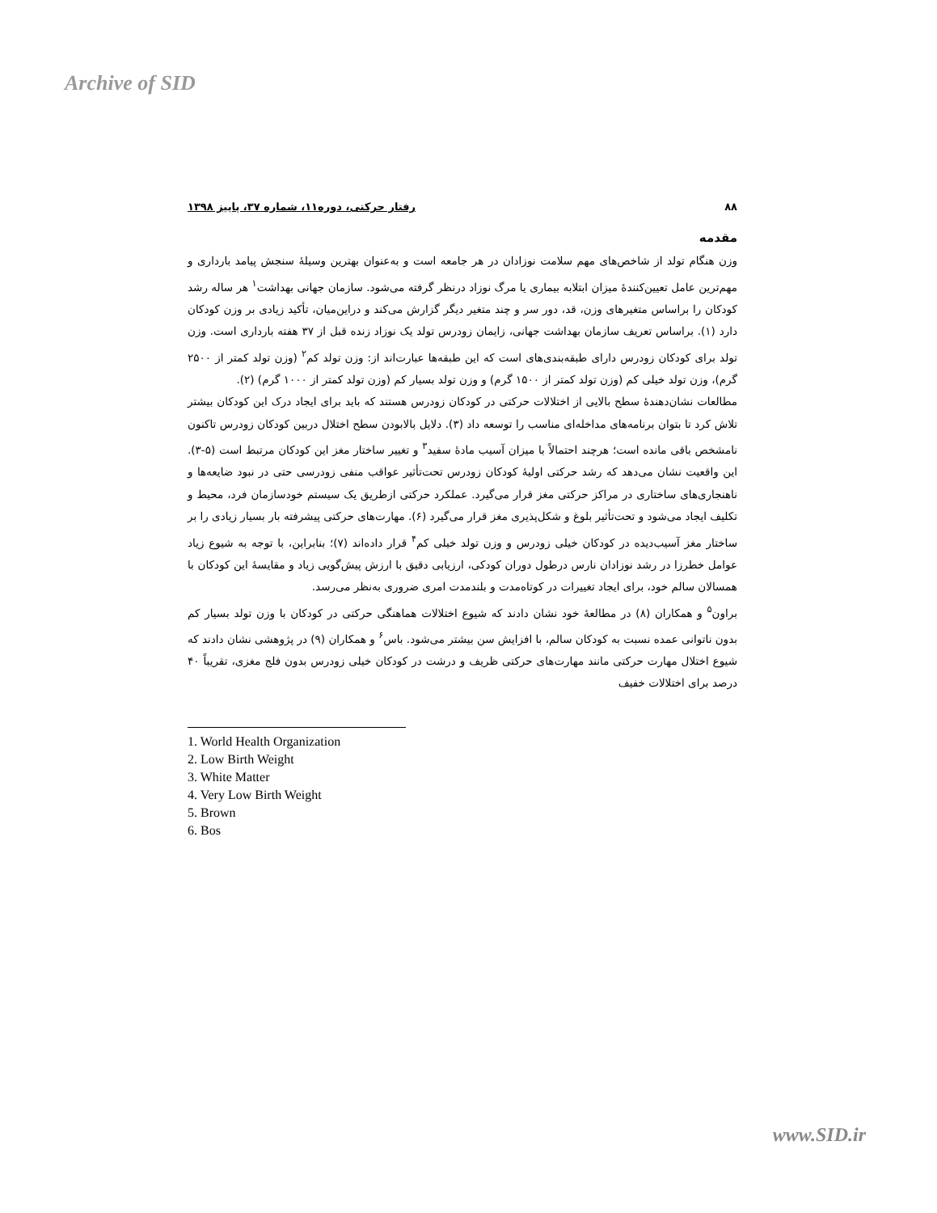Archive of SID
۸۸ رفتار حرکتی، دوره۱۱، شماره ۳۷، پاییز ۱۳۹۸
مقدمه
وزن هنگام تولد از شاخص‌های مهم سلامت نوزادان در هر جامعه است و به‌عنوان بهترین وسیلۀ سنجش پیامد بارداری و مهم‌ترین عامل تعیین‌کنندۀ میزان ابتلابه بیماری یا مرگ نوزاد درنظر گرفته می‌شود. سازمان جهانی بهداشت<sup>۱</sup> هر ساله رشد کودکان را براساس متغیرهای وزن، قد، دور سر و چند متغیر دیگر گزارش می‌کند و دراین‌میان، تأکید زیادی بر وزن کودکان دارد (۱). براساس تعریف سازمان بهداشت جهانی، زایمان زودرس تولد یک نوزاد زنده قبل از ۳۷ هفته بارداری است. وزن تولد برای کودکان زودرس دارای طبقه‌بندی‌های است که این طبقه‌ها عبارت‌اند از: وزن تولد کم<sup>۲</sup> (وزن تولد کمتر از ۲۵۰۰ گرم)، وزن تولد خیلی کم (وزن تولد کمتر از ۱۵۰۰ گرم) و وزن تولد بسیار کم (وزن تولد کمتر از ۱۰۰۰ گرم) (۲).
مطالعات نشان‌دهندۀ سطح بالایی از اختلالات حرکتی در کودکان زودرس هستند که باید برای ایجاد درک این کودکان بیشتر تلاش کرد تا بتوان برنامه‌های مداخله‌ای مناسب را توسعه داد (۳). دلایل بالابودن سطح اختلال دربین کودکان زودرس تاکنون نامشخص باقی مانده است؛ هرچند احتمالاً با میزان آسیب مادۀ سفید<sup>۳</sup> و تغییر ساختار مغز این کودکان مرتبط است (۵-۳). این واقعیت نشان می‌دهد که رشد حرکتی اولیۀ کودکان زودرس تحت‌تأثیر عواقب منفی زودرسی حتی در نبود ضایعه‌ها و ناهنجاری‌های ساختاری در مراکز حرکتی مغز قرار می‌گیرد. عملکرد حرکتی ازطریق یک سیستم خودسازمان فرد، محیط و تکلیف ایجاد می‌شود و تحت‌تأثیر بلوغ و شکل‌پذیری مغز قرار می‌گیرد (۶). مهارت‌های حرکتی پیشرفته بار بسیار زیادی را بر ساختار مغز آسیب‌دیده در کودکان خیلی زودرس و وزن تولد خیلی کم<sup>۴</sup> قرار داده‌اند (۷)؛ بنابراین، با توجه به شیوع زیاد عوامل خطرزا در رشد نوزادان نارس درطول دوران کودکی، ارزیابی دقیق با ارزش پیش‌گویی زیاد و مقایسۀ این کودکان با همسالان سالم خود، برای ایجاد تغییرات در کوتاه‌مدت و بلندمدت امری ضروری به‌نظر می‌رسد.
براون<sup>۵</sup> و همکاران (۸) در مطالعۀ خود نشان دادند که شیوع اختلالات هماهنگی حرکتی در کودکان با وزن تولد بسیار کم بدون ناتوانی عمده نسبت به کودکان سالم، با افزایش سن بیشتر می‌شود. باس<sup>۶</sup> و همکاران (۹) در پژوهشی نشان دادند که شیوع اختلال مهارت حرکتی مانند مهارت‌های حرکتی ظریف و درشت در کودکان خیلی زودرس بدون فلج مغزی، تقریباً ۴۰ درصد برای اختلالات خفیف
1. World Health Organization
2. Low Birth Weight
3. White Matter
4. Very Low Birth Weight
5. Brown
6. Bos
www.SID.ir